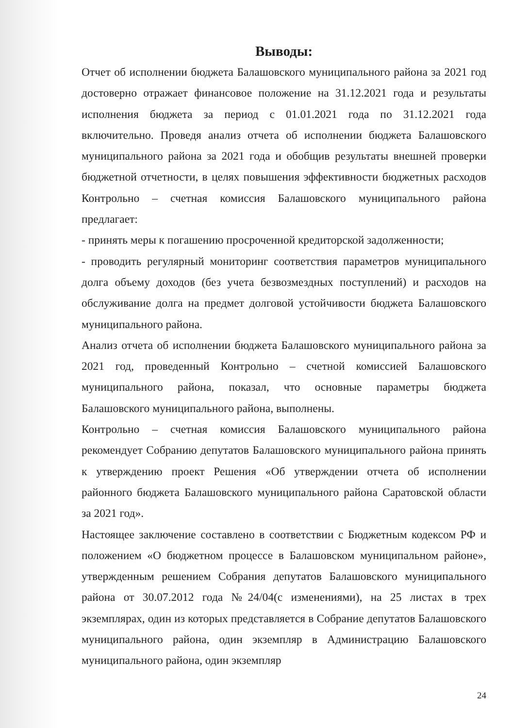Выводы:
Отчет об исполнении бюджета Балашовского муниципального района за 2021 год достоверно отражает финансовое положение на 31.12.2021 года и результаты исполнения бюджета за период с 01.01.2021 года по 31.12.2021 года включительно. Проведя анализ отчета об исполнении бюджета Балашовского муниципального района за 2021 года и обобщив результаты внешней проверки бюджетной отчетности, в целях повышения эффективности бюджетных расходов Контрольно – счетная комиссия Балашовского муниципального района предлагает:
- принять меры к погашению просроченной кредиторской задолженности;
- проводить регулярный мониторинг соответствия параметров муниципального долга объему доходов (без учета безвозмездных поступлений) и расходов на обслуживание долга на предмет долговой устойчивости бюджета Балашовского муниципального района.
Анализ отчета об исполнении бюджета Балашовского муниципального района за 2021 год, проведенный Контрольно – счетной комиссией Балашовского муниципального района, показал, что основные параметры бюджета Балашовского муниципального района, выполнены.
Контрольно – счетная комиссия Балашовского муниципального района рекомендует Собранию депутатов Балашовского муниципального района принять к утверждению проект Решения «Об утверждении отчета об исполнении районного бюджета Балашовского муниципального района Саратовской области за 2021 год».
Настоящее заключение составлено в соответствии с Бюджетным кодексом РФ и положением «О бюджетном процессе в Балашовском муниципальном районе», утвержденным решением Собрания депутатов Балашовского муниципального района от 30.07.2012 года №24/04(с изменениями), на 25 листах в трех экземплярах, один из которых представляется в Собрание депутатов Балашовского муниципального района, один экземпляр в Администрацию Балашовского муниципального района, один экземпляр
24